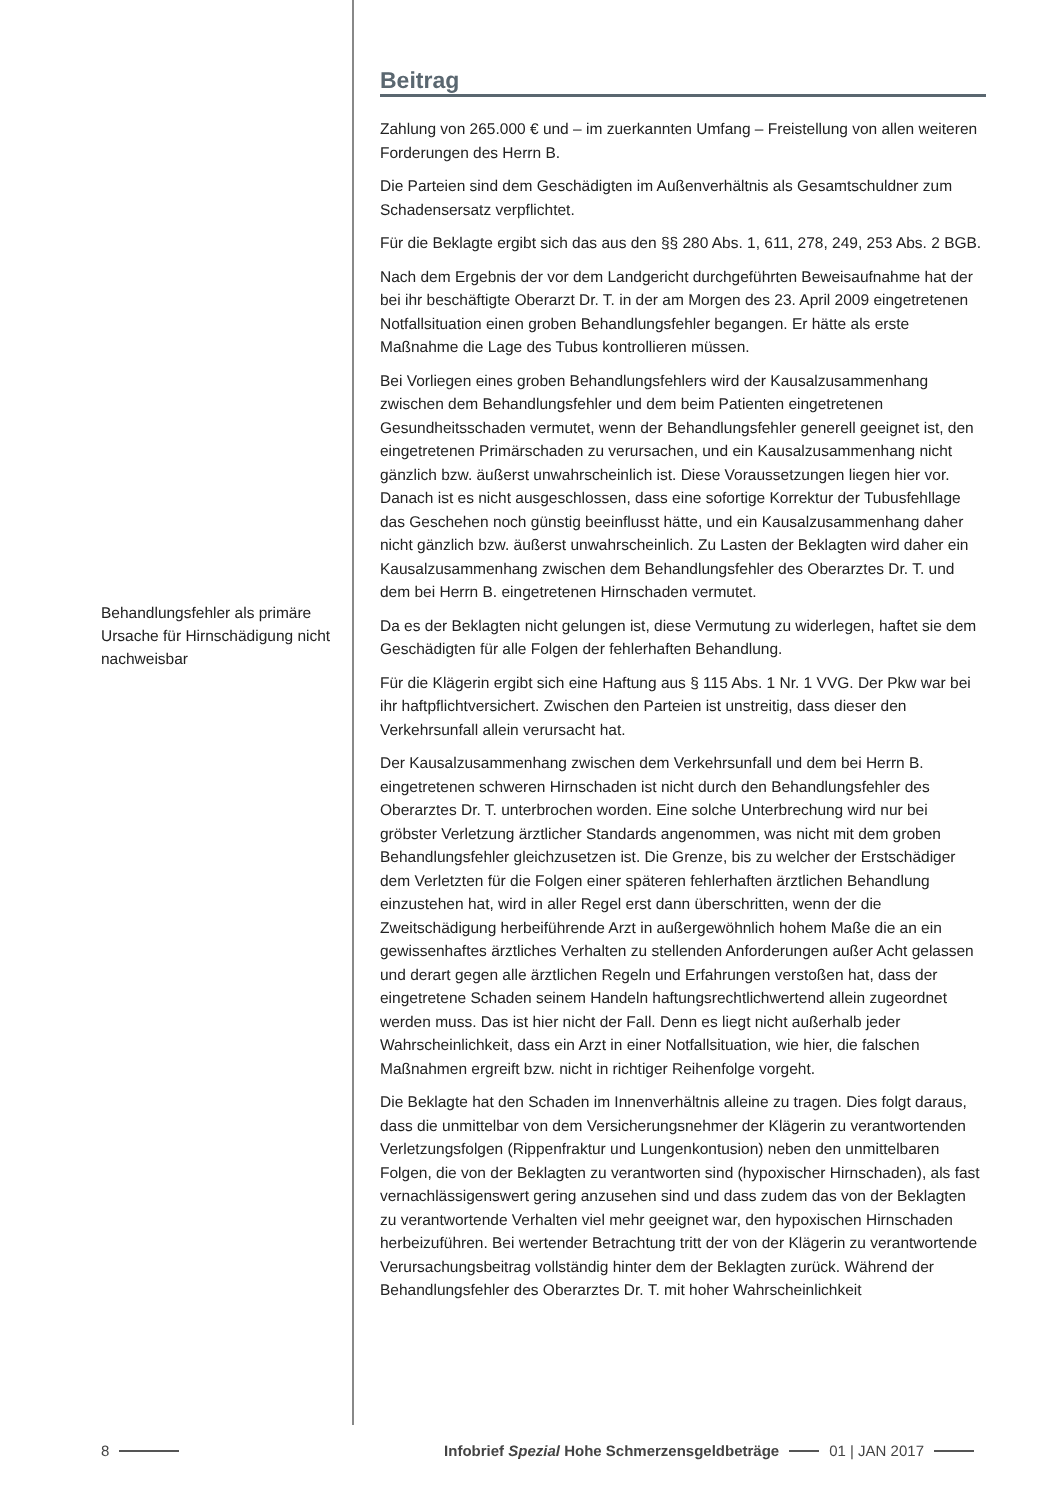Behandlungsfehler als primäre Ursache für Hirnschädigung nicht nachweisbar
Beitrag
Zahlung von 265.000 € und – im zuerkannten Umfang – Freistellung von allen weiteren Forderungen des Herrn B.
Die Parteien sind dem Geschädigten im Außenverhältnis als Gesamtschuldner zum Schadensersatz verpflichtet.
Für die Beklagte ergibt sich das aus den §§ 280 Abs. 1, 611, 278, 249, 253 Abs. 2 BGB.
Nach dem Ergebnis der vor dem Landgericht durchgeführten Beweisaufnahme hat der bei ihr beschäftigte Oberarzt Dr. T. in der am Morgen des 23. April 2009 eingetretenen Notfallsituation einen groben Behandlungsfehler begangen. Er hätte als erste Maßnahme die Lage des Tubus kontrollieren müssen.
Bei Vorliegen eines groben Behandlungsfehlers wird der Kausalzusammenhang zwischen dem Behandlungsfehler und dem beim Patienten eingetretenen Gesundheitsschaden vermutet, wenn der Behandlungsfehler generell geeignet ist, den eingetretenen Primärschaden zu verursachen, und ein Kausalzusammenhang nicht gänzlich bzw. äußerst unwahrscheinlich ist. Diese Voraussetzungen liegen hier vor. Danach ist es nicht ausgeschlossen, dass eine sofortige Korrektur der Tubusfehllage das Geschehen noch günstig beeinflusst hätte, und ein Kausalzusammenhang daher nicht gänzlich bzw. äußerst unwahrscheinlich. Zu Lasten der Beklagten wird daher ein Kausalzusammenhang zwischen dem Behandlungsfehler des Oberarztes Dr. T. und dem bei Herrn B. eingetretenen Hirnschaden vermutet.
Da es der Beklagten nicht gelungen ist, diese Vermutung zu widerlegen, haftet sie dem Geschädigten für alle Folgen der fehlerhaften Behandlung.
Für die Klägerin ergibt sich eine Haftung aus § 115 Abs. 1 Nr. 1 VVG. Der Pkw war bei ihr haftpflichtversichert. Zwischen den Parteien ist unstreitig, dass dieser den Verkehrsunfall allein verursacht hat.
Der Kausalzusammenhang zwischen dem Verkehrsunfall und dem bei Herrn B. eingetretenen schweren Hirnschaden ist nicht durch den Behandlungsfehler des Oberarztes Dr. T. unterbrochen worden. Eine solche Unterbrechung wird nur bei gröbster Verletzung ärztlicher Standards angenommen, was nicht mit dem groben Behandlungsfehler gleichzusetzen ist. Die Grenze, bis zu welcher der Erstschädiger dem Verletzten für die Folgen einer späteren fehlerhaften ärztlichen Behandlung einzustehen hat, wird in aller Regel erst dann überschritten, wenn der die Zweitschädigung herbeiführende Arzt in außergewöhnlich hohem Maße die an ein gewissenhaftes ärztliches Verhalten zu stellenden Anforderungen außer Acht gelassen und derart gegen alle ärztlichen Regeln und Erfahrungen verstoßen hat, dass der eingetretene Schaden seinem Handeln haftungsrechtlichwertend allein zugeordnet werden muss. Das ist hier nicht der Fall. Denn es liegt nicht außerhalb jeder Wahrscheinlichkeit, dass ein Arzt in einer Notfallsituation, wie hier, die falschen Maßnahmen ergreift bzw. nicht in richtiger Reihenfolge vorgeht.
Die Beklagte hat den Schaden im Innenverhältnis alleine zu tragen. Dies folgt daraus, dass die unmittelbar von dem Versicherungsnehmer der Klägerin zu verantwortenden Verletzungsfolgen (Rippenfraktur und Lungenkontusion) neben den unmittelbaren Folgen, die von der Beklagten zu verantworten sind (hypoxischer Hirnschaden), als fast vernachlässigenswert gering anzusehen sind und dass zudem das von der Beklagten zu verantwortende Verhalten viel mehr geeignet war, den hypoxischen Hirnschaden herbeizuführen. Bei wertender Betrachtung tritt der von der Klägerin zu verantwortende Verursachungsbeitrag vollständig hinter dem der Beklagten zurück. Während der Behandlungsfehler des Oberarztes Dr. T. mit hoher Wahrscheinlichkeit
8 Infobrief Spezial Hohe Schmerzensgeldbeträge 01 | JAN 2017